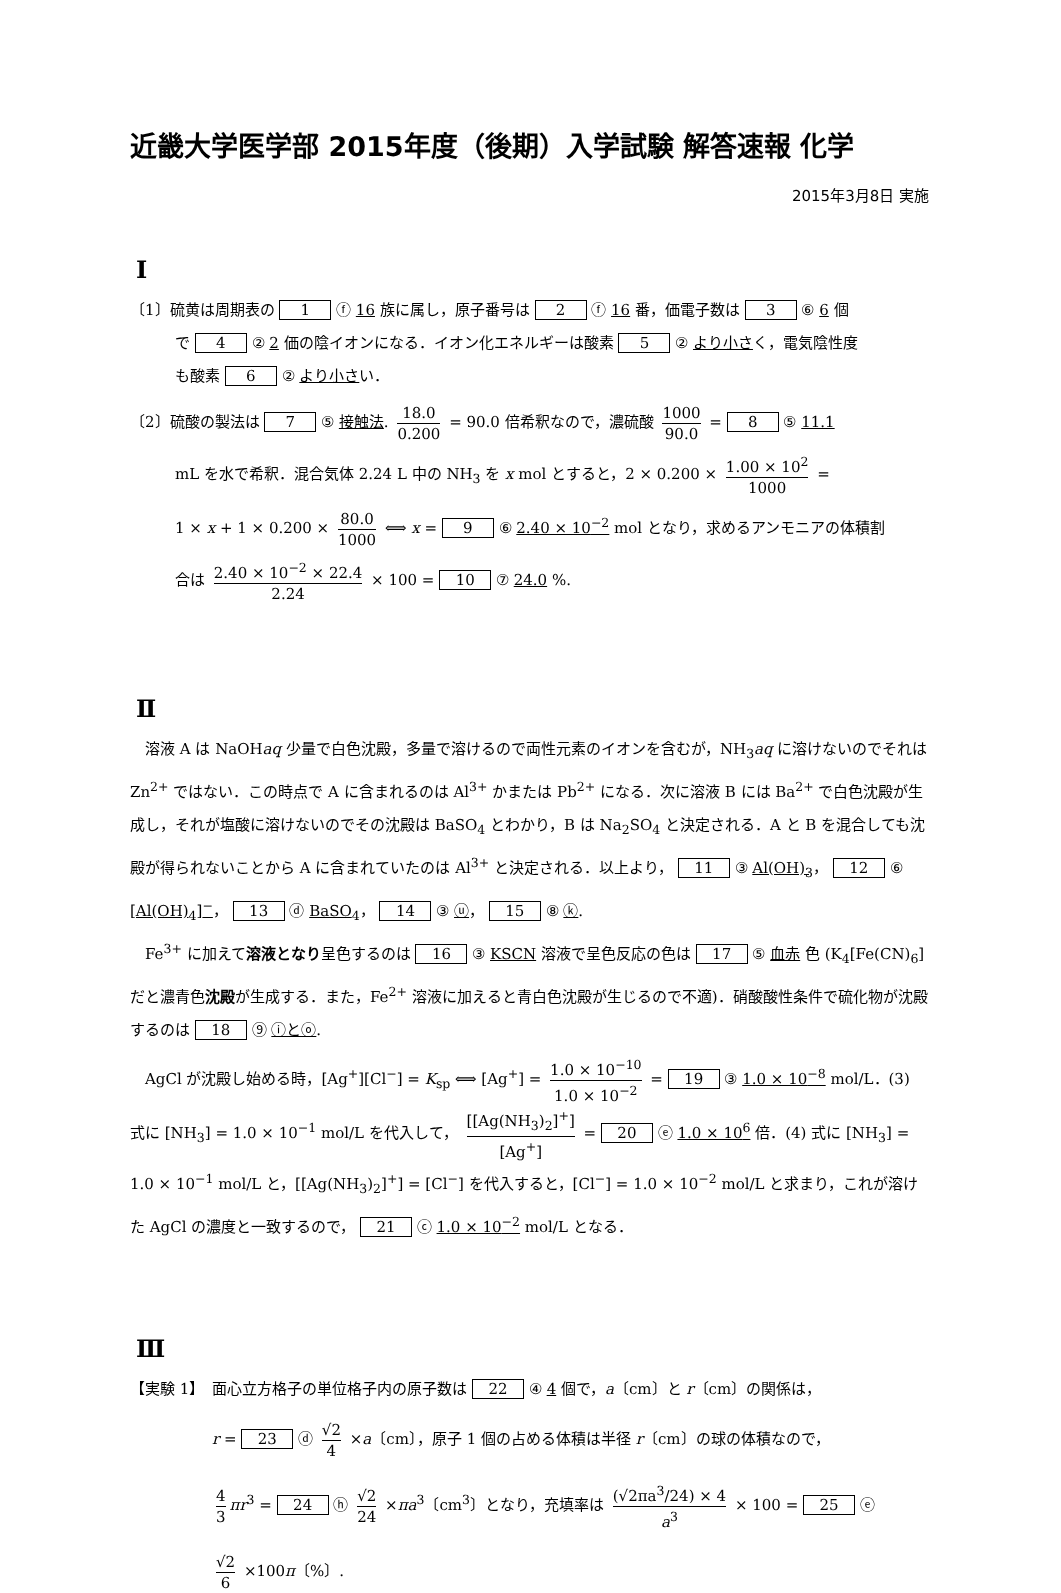近畿大学医学部 2015年度（後期）入学試験 解答速報 化学
2015年3月8日 実施
Ⅰ
〔1〕硫黄は周期表の 1 ⓕ 16 族に属し，原子番号は 2 ⓕ 16 番，価電子数は 3 ⑥ 6 個
で 4 ② 2 価の陰イオンになる．イオン化エネルギーは酸素 5 ② より小さく，電気陰性度
も酸素 6 ② より小さい．
〔2〕硫酸の製法は 7 ⑤ 接触法. 18.0 0.200 = 90.0 倍希釈なので，濃硫酸 1000 90.0 = 8 ⑤ 11.1
mL を水で希釈．混合気体 2.24 L 中の NH<sub>3</sub> を x mol とすると，2 × 0.200 × 1.00 × 10<sup>2</sup> 1000 =
1 × x + 1 × 0.200 × 80.0 1000 ⟺ x = 9 ⑥ 2.40 × 10<sup>−2</sup> mol となり，求めるアンモニアの体積割
合は 2.40 × 10<sup>−2</sup> × 22.4 2.24 × 100 = 10 ⑦ 24.0 %.
Ⅱ
　溶液 A は NaOHaq 少量で白色沈殿，多量で溶けるので両性元素のイオンを含むが，NH<sub>3</sub>aq に溶けないのでそれは Zn<sup>2+</sup> ではない．この時点で A に含まれるのは Al<sup>3+</sup> かまたは Pb<sup>2+</sup> になる．次に溶液 B には Ba<sup>2+</sup> で白色沈殿が生成し，それが塩酸に溶けないのでその沈殿は BaSO<sub>4</sub> とわかり，B は Na<sub>2</sub>SO<sub>4</sub> と決定される．A と B を混合しても沈殿が得られないことから A に含まれていたのは Al<sup>3+</sup> と決定される．以上より， 11 ③ Al(OH)<sub>3</sub>， 12 ⑥ [Al(OH)<sub>4</sub>]<sup>−</sup>， 13 ⓓ BaSO<sub>4</sub>， 14 ③ ⓤ， 15 ⑧ ⓚ.
　Fe<sup>3+</sup> に加えて溶液となり呈色するのは 16 ③ KSCN 溶液で呈色反応の色は 17 ⑤ 血赤 色 (K<sub>4</sub>[Fe(CN)<sub>6</sub>] だと濃青色沈殿が生成する．また，Fe<sup>2+</sup> 溶液に加えると青白色沈殿が生じるので不適)．硝酸酸性条件で硫化物が沈殿するのは 18 ⑨ ⓘとⓞ.
　AgCl が沈殿し始める時，[Ag<sup>+</sup>][Cl<sup>−</sup>] = K<sub>sp</sub> ⟺ [Ag<sup>+</sup>] = 1.0 × 10<sup>−10</sup> 1.0 × 10<sup>−2</sup> = 19 ③ 1.0 × 10<sup>−8</sup> mol/L．(3) 式に [NH<sub>3</sub>] = 1.0 × 10<sup>−1</sup> mol/L を代入して， [[Ag(NH<sub>3</sub>)<sub>2</sub>]<sup>+</sup>] [Ag<sup>+</sup>] = 20 ⓔ 1.0 × 10<sup>6</sup> 倍．(4) 式に [NH<sub>3</sub>] = 1.0 × 10<sup>−1</sup> mol/L と，[[Ag(NH<sub>3</sub>)<sub>2</sub>]<sup>+</sup>] = [Cl<sup>−</sup>] を代入すると，[Cl<sup>−</sup>] = 1.0 × 10<sup>−2</sup> mol/L と求まり，これが溶けた AgCl の濃度と一致するので， 21 ⓒ 1.0 × 10<sup>−2</sup> mol/L となる．
Ⅲ
【実験 1】　面心立方格子の単位格子内の原子数は 22 ④ 4 個で，a〔cm〕と r〔cm〕の関係は，
r = 23 ⓓ √2 4 ×a〔cm〕，原子 1 個の占める体積は半径 r〔cm〕の球の体積なので，
4 3 πr<sup>3</sup> = 24 ⓗ √2 24 ×πa<sup>3</sup>〔cm<sup>3</sup>〕となり，充填率は (√2πa<sup>3</sup>/24) × 4 a<sup>3</sup> × 100 = 25 ⓔ
√2 6 ×100π〔%〕.